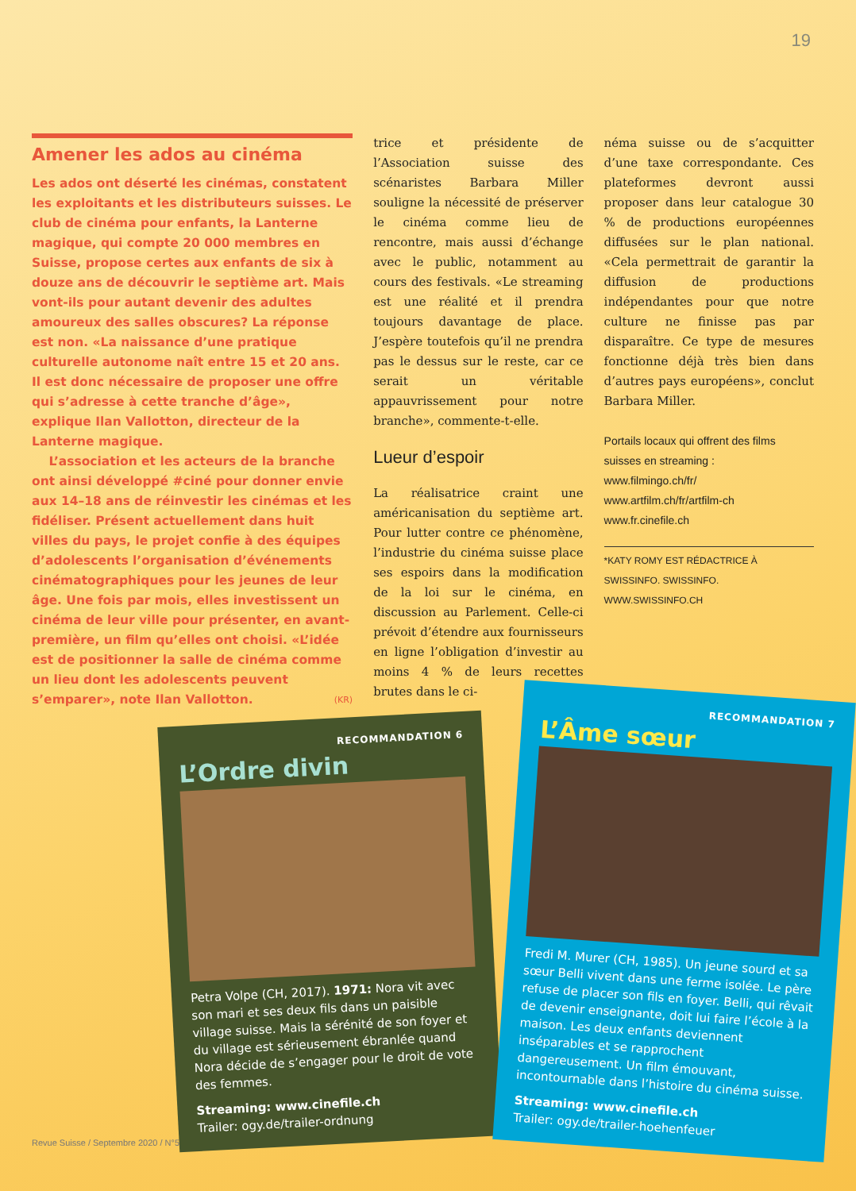19
Amener les ados au cinéma
Les ados ont déserté les cinémas, constatent les exploitants et les distributeurs suisses. Le club de cinéma pour enfants, la Lanterne magique, qui compte 20 000 membres en Suisse, propose certes aux enfants de six à douze ans de découvrir le septième art. Mais vont-ils pour autant devenir des adultes amoureux des salles obscures? La réponse est non. «La naissance d’une pratique culturelle autonome naît entre 15 et 20 ans. Il est donc nécessaire de proposer une offre qui s’adresse à cette tranche d’âge», explique Ilan Vallotton, directeur de la Lanterne magique.
L’association et les acteurs de la branche ont ainsi développé #ciné pour donner envie aux 14–18 ans de réinvestir les cinémas et les fidéliser. Présent actuellement dans huit villes du pays, le projet confie à des équipes d’adolescents l’organisation d’événements cinématographiques pour les jeunes de leur âge. Une fois par mois, elles investissent un cinéma de leur ville pour présenter, en avant-première, un film qu’elles ont choisi. «L’idée est de positionner la salle de cinéma comme un lieu dont les adolescents peuvent s’emparer», note Ilan Vallotton. (KR)
trice et présidente de l’Association suisse des scénaristes Barbara Miller souligne la nécessité de préserver le cinéma comme lieu de rencontre, mais aussi d’échange avec le public, notamment au cours des festivals. «Le streaming est une réalité et il prendra toujours davantage de place. J’espère toutefois qu’il ne prendra pas le dessus sur le reste, car ce serait un véritable appauvrissement pour notre branche», commente-t-elle.
Lueur d’espoir
La réalisatrice craint une américanisation du septième art. Pour lutter contre ce phénomène, l’industrie du cinéma suisse place ses espoirs dans la modification de la loi sur le cinéma, en discussion au Parlement. Celle-ci prévoit d’étendre aux fournisseurs en ligne l’obligation d’investir au moins 4 % de leurs recettes brutes dans le ci-
néma suisse ou de s’acquitter d’une taxe correspondante. Ces plateformes devront aussi proposer dans leur catalogue 30 % de productions européennes diffusées sur le plan national. «Cela permettrait de garantir la diffusion de productions indépendantes pour que notre culture ne finisse pas par disparaître. Ce type de mesures fonctionne déjà très bien dans d’autres pays européens», conclut Barbara Miller.
Portails locaux qui offrent des films suisses en streaming :
www.filmingo.ch/fr/
www.artfilm.ch/fr/artfilm-ch
www.fr.cinefile.ch
*KATY ROMY EST RÉDACTRICE À SWISSINFO. SWISSINFO. WWW.SWISSINFO.CH
RECOMMANDATION 6
L’Ordre divin
Petra Volpe (CH, 2017). 1971: Nora vit avec son mari et ses deux fils dans un paisible village suisse. Mais la sérénité de son foyer et du village est sérieusement ébranlée quand Nora décide de s’engager pour le droit de vote des femmes.
Streaming: www.cinefile.ch
Trailer: ogy.de/trailer-ordnung
RECOMMANDATION 7
L’Âme sœur
Fredi M. Murer (CH, 1985). Un jeune sourd et sa sœur Belli vivent dans une ferme isolée. Le père refuse de placer son fils en foyer. Belli, qui rêvait de devenir enseignante, doit lui faire l’école à la maison. Les deux enfants deviennent inséparables et se rapprochent dangereusement. Un film émouvant, incontournable dans l’histoire du cinéma suisse.
Streaming: www.cinefile.ch
Trailer: ogy.de/trailer-hoehenfeuer
Revue Suisse / Septembre 2020 / N°5